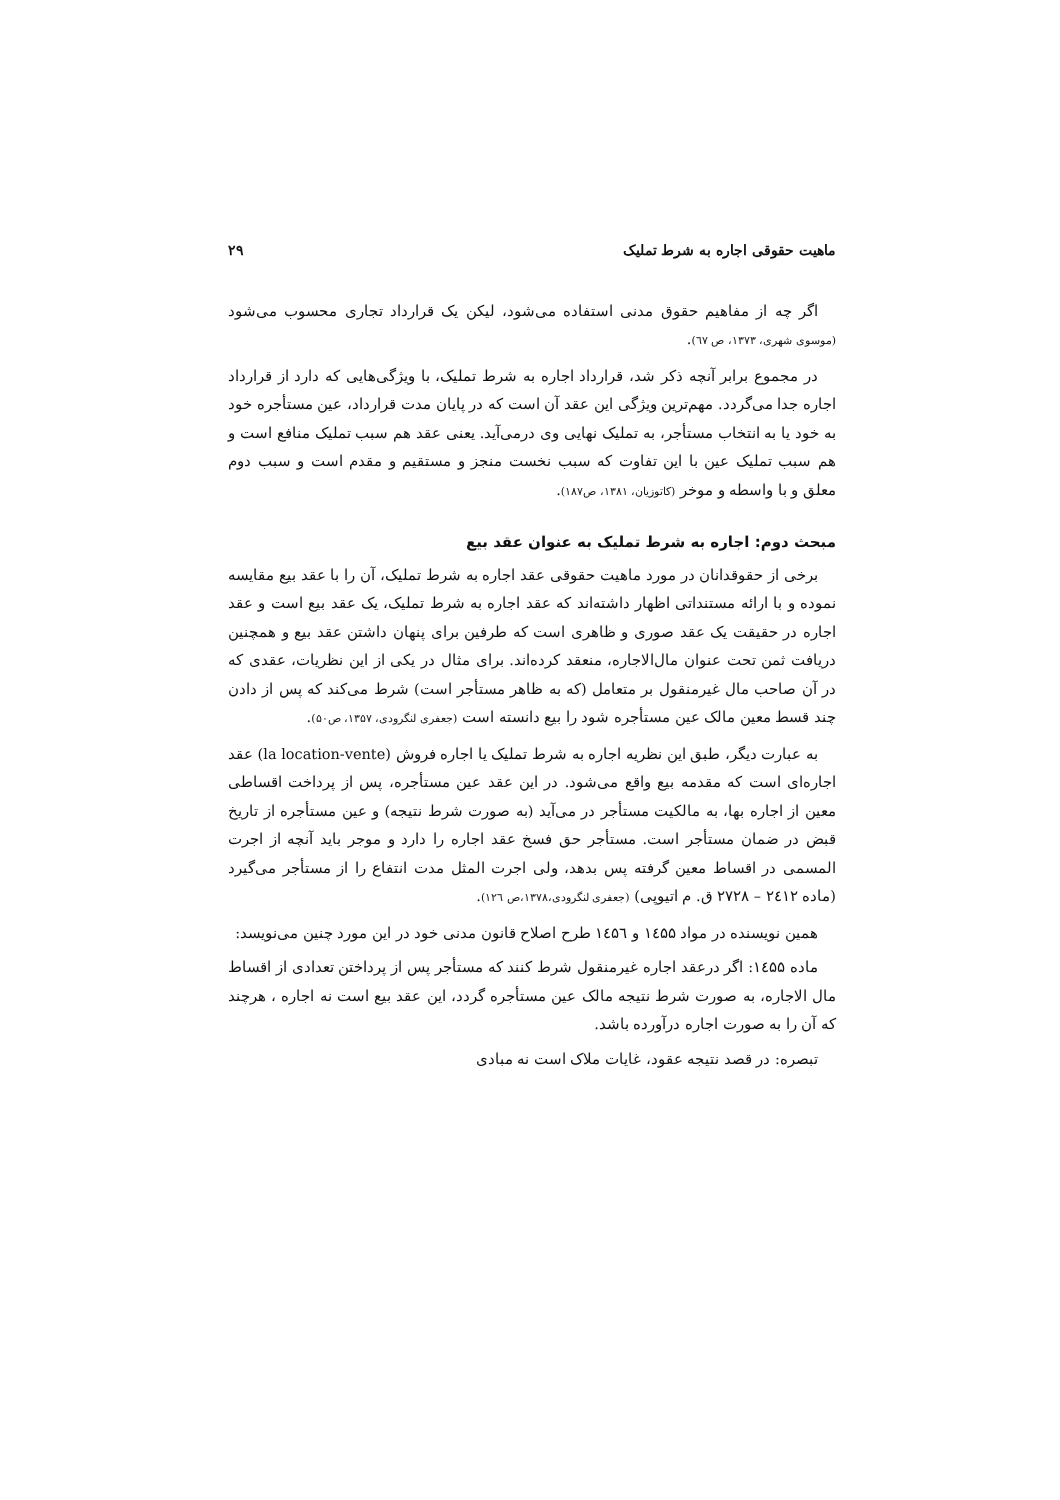ماهیت حقوقی اجاره به شرط تملیک ۲۹
اگر چه از مفاهیم حقوق مدنی استفاده می‌شود، لیکن یک قرارداد تجاری محسوب می‌شود (موسوی شهری، ۱۳۷۳، ص ٦٧).
در مجموع برابر آنچه ذکر شد، قرارداد اجاره به شرط تملیک، با ویژگی‌هایی که دارد از قرارداد اجاره جدا می‌گردد. مهم‌ترین ویژگی این عقد آن است که در پایان مدت قرارداد، عین مستأجره خود به خود یا به انتخاب مستأجر، به تملیک نهایی وی درمی‌آید. یعنی عقد هم سبب تملیک منافع است و هم سبب تملیک عین با این تفاوت که سبب نخست منجز و مستقیم و مقدم است و سبب دوم معلق و با واسطه و موخر (کاتوزیان، ۱۳۸۱، ص۱۸۷).
مبحث دوم: اجاره به شرط تملیک به عنوان عقد بیع
برخی از حقوقدانان در مورد ماهیت حقوقی عقد اجاره به شرط تملیک، آن را با عقد بیع مقایسه نموده و با ارائه مستنداتی اظهار داشته‌اند که عقد اجاره به شرط تملیک، یک عقد بیع است و عقد اجاره در حقیقت یک عقد صوری و ظاهری است که طرفین برای پنهان داشتن عقد بیع و همچنین دریافت ثمن تحت عنوان مال‌الاجاره، منعقد کرده‌اند. برای مثال در یکی از این نظریات، عقدی که در آن صاحب مال غیرمنقول بر متعامل (که به ظاهر مستأجر است) شرط می‌کند که پس از دادن چند قسط معین مالک عین مستأجره شود را بیع دانسته است (جعفری لنگرودی، ۱۳۵۷، ص۵۰).
به عبارت دیگر، طبق این نظریه اجاره به شرط تملیک یا اجاره فروش (la location-vente) عقد اجاره‌ای است که مقدمه بیع واقع می‌شود. در این عقد عین مستأجره، پس از پرداخت اقساطی معین از اجاره بها، به مالکیت مستأجر در می‌آید (به صورت شرط نتیجه) و عین مستأجره از تاریخ قبض در ضمان مستأجر است. مستأجر حق فسخ عقد اجاره را دارد و موجر باید آنچه از اجرت المسمی در اقساط معین گرفته پس بدهد، ولی اجرت المثل مدت انتفاع را از مستأجر می‌گیرد (ماده ۲٤۱۲ – ۲۷۲۸ ق. م اتیوپی) (جعفری لنگرودی،۱۳۷۸،ص ۱۲٦).
همین نویسنده در مواد ۱٤۵۵ و ۱٤۵٦ طرح اصلاح قانون مدنی خود در این مورد چنین می‌نویسد:
ماده ۱٤۵۵: اگر درعقد اجاره غیرمنقول شرط کنند که مستأجر پس از پرداختن تعدادی از اقساط مال الاجاره، به صورت شرط نتیجه مالک عین مستأجره گردد، این عقد بیع است نه اجاره ، هرچند که آن را به صورت اجاره درآورده باشد.
تبصره: در قصد نتیجه عقود، غایات ملاک است نه مبادی